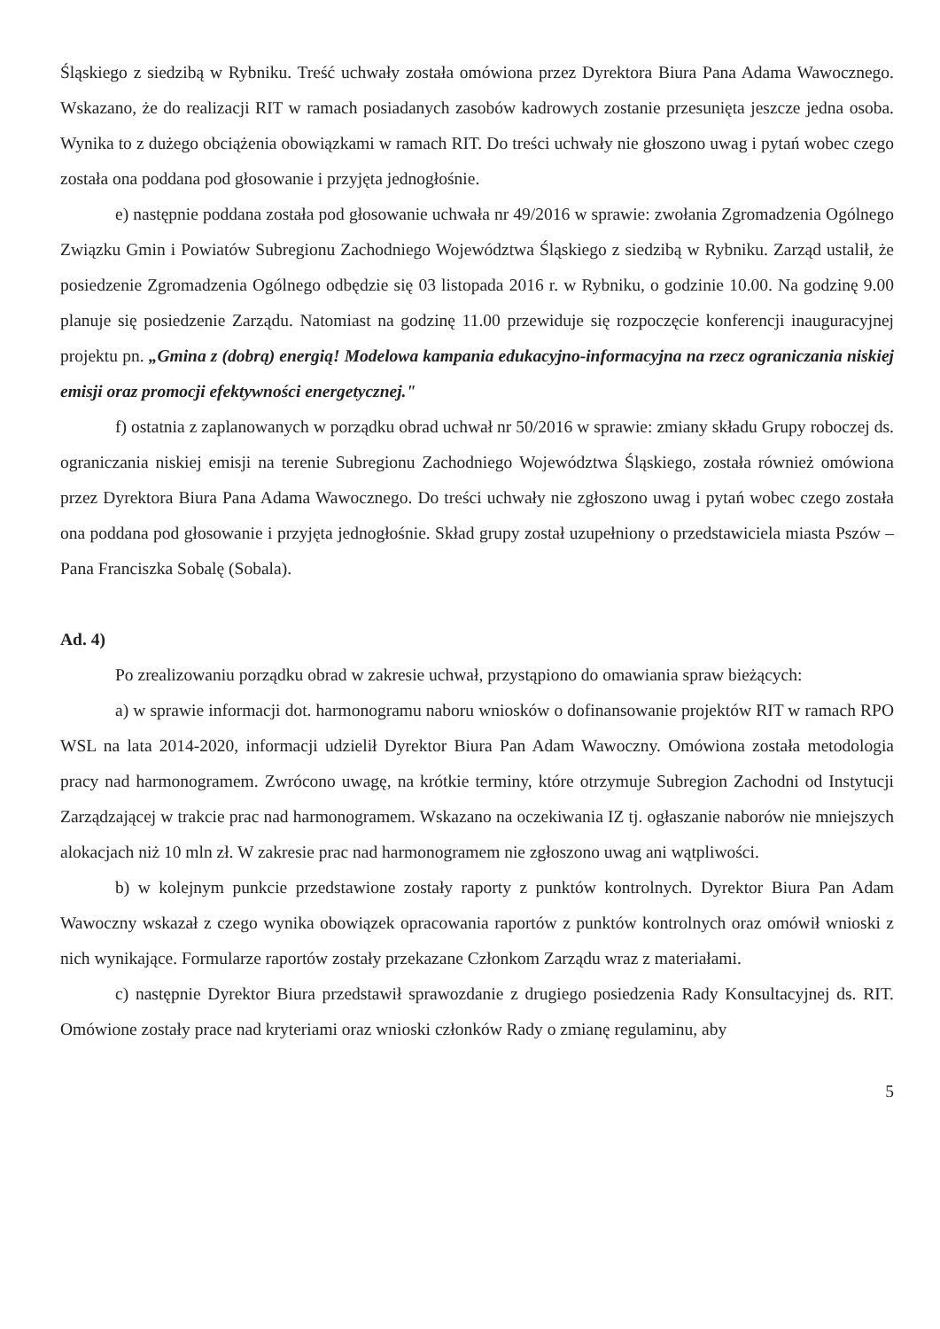Śląskiego z siedzibą w Rybniku. Treść uchwały została omówiona przez Dyrektora Biura Pana Adama Wawocznego. Wskazano, że do realizacji RIT w ramach posiadanych zasobów kadrowych zostanie przesunięta jeszcze jedna osoba. Wynika to z dużego obciążenia obowiązkami w ramach RIT. Do treści uchwały nie głoszono uwag i pytań wobec czego została ona poddana pod głosowanie i przyjęta jednogłośnie.
e) następnie poddana została pod głosowanie uchwała nr 49/2016 w sprawie: zwołania Zgromadzenia Ogólnego Związku Gmin i Powiatów Subregionu Zachodniego Województwa Śląskiego z siedzibą w Rybniku. Zarząd ustalił, że posiedzenie Zgromadzenia Ogólnego odbędzie się 03 listopada 2016 r. w Rybniku, o godzinie 10.00. Na godzinę 9.00 planuje się posiedzenie Zarządu. Natomiast na godzinę 11.00 przewiduje się rozpoczęcie konferencji inauguracyjnej projektu pn. „Gmina z (dobrą) energią! Modelowa kampania edukacyjno-informacyjna na rzecz ograniczania niskiej emisji oraz promocji efektywności energetycznej."
f) ostatnia z zaplanowanych w porządku obrad uchwał nr 50/2016 w sprawie: zmiany składu Grupy roboczej ds. ograniczania niskiej emisji na terenie Subregionu Zachodniego Województwa Śląskiego, została również omówiona przez Dyrektora Biura Pana Adama Wawocznego. Do treści uchwały nie zgłoszono uwag i pytań wobec czego została ona poddana pod głosowanie i przyjęta jednogłośnie. Skład grupy został uzupełniony o przedstawiciela miasta Pszów – Pana Franciszka Sobalę (Sobala).
Ad. 4)
Po zrealizowaniu porządku obrad w zakresie uchwał, przystąpiono do omawiania spraw bieżących:
a) w sprawie informacji dot. harmonogramu naboru wniosków o dofinansowanie projektów RIT w ramach RPO WSL na lata 2014-2020, informacji udzielił Dyrektor Biura Pan Adam Wawoczny. Omówiona została metodologia pracy nad harmonogramem. Zwrócono uwagę, na krótkie terminy, które otrzymuje Subregion Zachodni od Instytucji Zarządzającej w trakcie prac nad harmonogramem. Wskazano na oczekiwania IZ tj. ogłaszanie naborów nie mniejszych alokacjach niż 10 mln zł. W zakresie prac nad harmonogramem nie zgłoszono uwag ani wątpliwości.
b) w kolejnym punkcie przedstawione zostały raporty z punktów kontrolnych. Dyrektor Biura Pan Adam Wawoczny wskazał z czego wynika obowiązek opracowania raportów z punktów kontrolnych oraz omówił wnioski z nich wynikające. Formularze raportów zostały przekazane Członkom Zarządu wraz z materiałami.
c) następnie Dyrektor Biura przedstawił sprawozdanie z drugiego posiedzenia Rady Konsultacyjnej ds. RIT. Omówione zostały prace nad kryteriami oraz wnioski członków Rady o zmianę regulaminu, aby
5